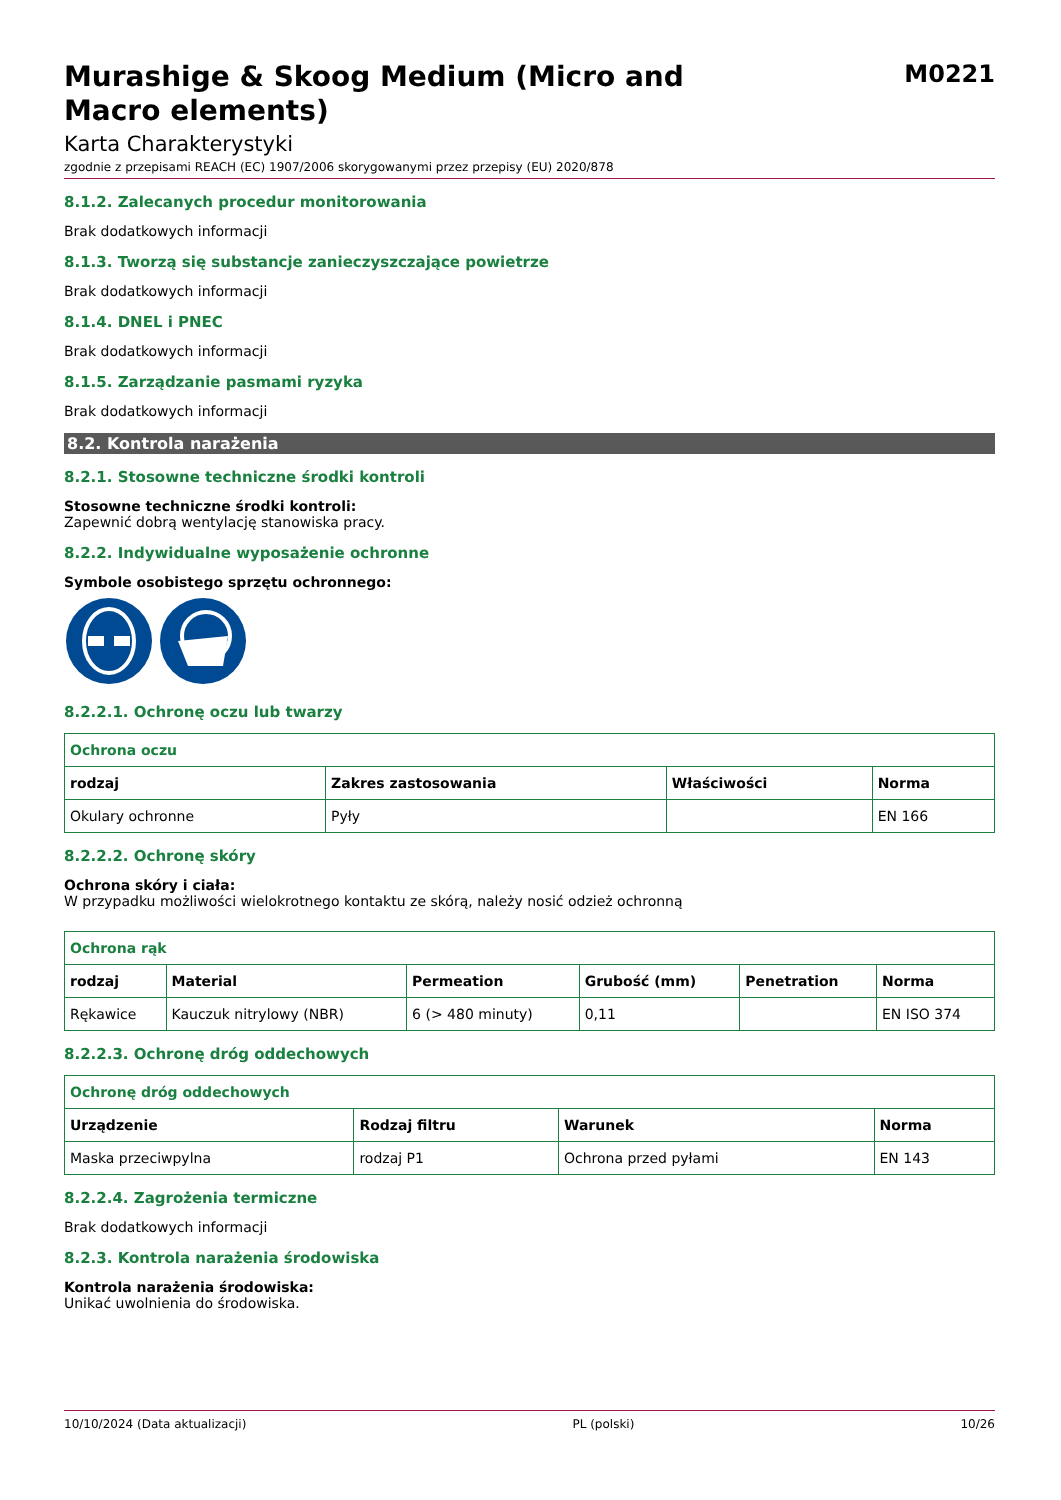Murashige & Skoog Medium (Micro and
Macro elements)
M0221
Karta Charakterystyki
zgodnie z przepisami REACH (EC) 1907/2006 skorygowanymi przez przepisy (EU) 2020/878
8.1.2. Zalecanych procedur monitorowania
Brak dodatkowych informacji
8.1.3. Tworzą się substancje zanieczyszczające powietrze
Brak dodatkowych informacji
8.1.4. DNEL i PNEC
Brak dodatkowych informacji
8.1.5. Zarządzanie pasmami ryzyka
Brak dodatkowych informacji
8.2. Kontrola narażenia
8.2.1. Stosowne techniczne środki kontroli
Stosowne techniczne środki kontroli:
Zapewnić dobrą wentylację stanowiska pracy.
8.2.2. Indywidualne wyposażenie ochronne
Symbole osobistego sprzętu ochronnego:
8.2.2.1. Ochronę oczu lub twarzy
| Ochrona oczu | | | |
| --- | --- | --- | --- |
| rodzaj | Zakres zastosowania | Właściwości | Norma |
| Okulary ochronne | Pyły | | EN 166 |
8.2.2.2. Ochronę skóry
Ochrona skóry i ciała:
W przypadku możliwości wielokrotnego kontaktu ze skórą, należy nosić odzież ochronną
| Ochrona rąk | | | | | |
| --- | --- | --- | --- | --- | --- |
| rodzaj | Material | Permeation | Grubość (mm) | Penetration | Norma |
| Rękawice | Kauczuk nitrylowy (NBR) | 6 (> 480 minuty) | 0,11 | | EN ISO 374 |
8.2.2.3. Ochronę dróg oddechowych
| Ochronę dróg oddechowych | | | |
| --- | --- | --- | --- |
| Urządzenie | Rodzaj filtru | Warunek | Norma |
| Maska przeciwpylna | rodzaj P1 | Ochrona przed pyłami | EN 143 |
8.2.2.4. Zagrożenia termiczne
Brak dodatkowych informacji
8.2.3. Kontrola narażenia środowiska
Kontrola narażenia środowiska:
Unikać uwolnienia do środowiska.
10/10/2024 (Data aktualizacji) PL (polski) 10/26